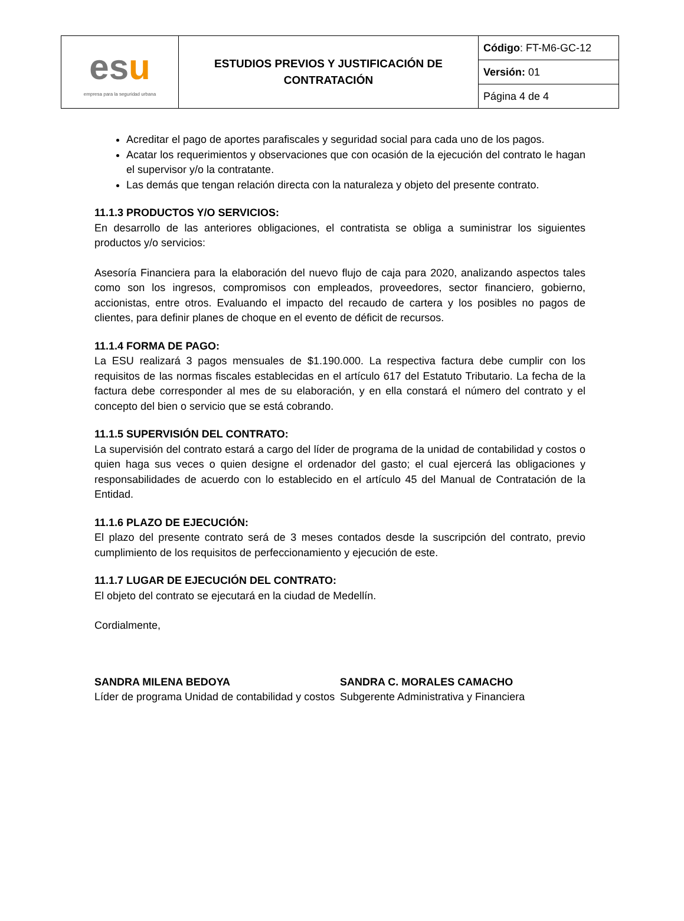| es u empresa para la seguridad urbana | ESTUDIOS PREVIOS Y JUSTIFICACIÓN DE CONTRATACIÓN | Código : FT-M6-GC-12 |
| | | Versión: 01 |
| | | Página 4 de 4 |
Acreditar el pago de aportes parafiscales y seguridad social para cada uno de los pagos.
Acatar los requerimientos y observaciones que con ocasión de la ejecución del contrato le hagan el supervisor y/o la contratante.
Las demás que tengan relación directa con la naturaleza y objeto del presente contrato.
11.1.3 PRODUCTOS Y/O SERVICIOS:
En desarrollo de las anteriores obligaciones, el contratista se obliga a suministrar los siguientes productos y/o servicios:
Asesoría Financiera para la elaboración del nuevo flujo de caja para 2020, analizando aspectos tales como son los ingresos, compromisos con empleados, proveedores, sector financiero, gobierno, accionistas, entre otros. Evaluando el impacto del recaudo de cartera y los posibles no pagos de clientes, para definir planes de choque en el evento de déficit de recursos.
11.1.4 FORMA DE PAGO:
La ESU realizará 3 pagos mensuales de $1.190.000. La respectiva factura debe cumplir con los requisitos de las normas fiscales establecidas en el artículo 617 del Estatuto Tributario. La fecha de la factura debe corresponder al mes de su elaboración, y en ella constará el número del contrato y el concepto del bien o servicio que se está cobrando.
11.1.5 SUPERVISIÓN DEL CONTRATO:
La supervisión del contrato estará a cargo del líder de programa de la unidad de contabilidad y costos o quien haga sus veces o quien designe el ordenador del gasto; el cual ejercerá las obligaciones y responsabilidades de acuerdo con lo establecido en el artículo 45 del Manual de Contratación de la Entidad.
11.1.6 PLAZO DE EJECUCIÓN:
El plazo del presente contrato será de 3 meses contados desde la suscripción del contrato, previo cumplimiento de los requisitos de perfeccionamiento y ejecución de este.
11.1.7 LUGAR DE EJECUCIÓN DEL CONTRATO:
El objeto del contrato se ejecutará en la ciudad de Medellín.
Cordialmente,
SANDRA MILENA BEDOYA
Líder de programa Unidad de contabilidad y costos
SANDRA C. MORALES CAMACHO
Subgerente Administrativa y Financiera